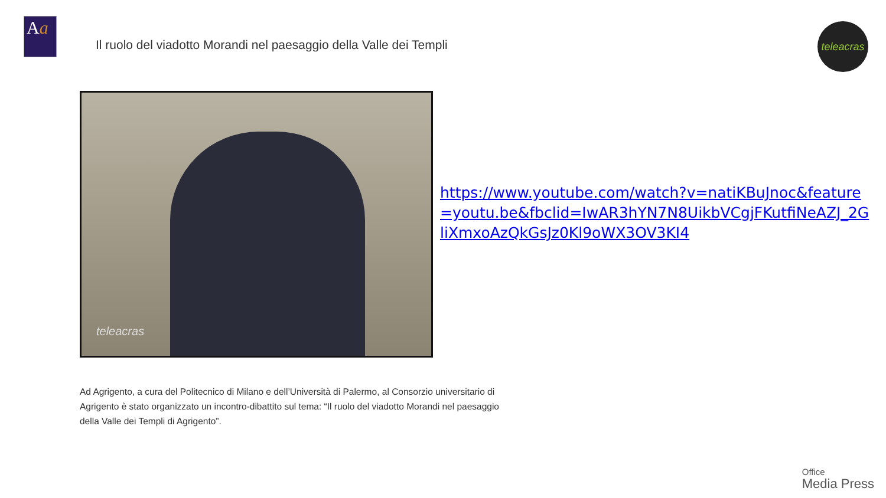Aa
Il ruolo del viadotto Morandi nel paesaggio della Valle dei Templi
teleacras
teleacras
https://www.youtube.com/watch?v=natiKBuJnoc&feature=youtu.be&fbclid=IwAR3hYN7N8UikbVCgjFKutfiNeAZJ_2GliXmxoAzQkGsJz0Kl9oWX3OV3KI4
Ad Agrigento, a cura del Politecnico di Milano e dell’Università di Palermo, al Consorzio universitario di Agrigento è stato organizzato un incontro-dibattito sul tema: “Il ruolo del viadotto Morandi nel paesaggio della Valle dei Templi di Agrigento”.
Office
Media Press